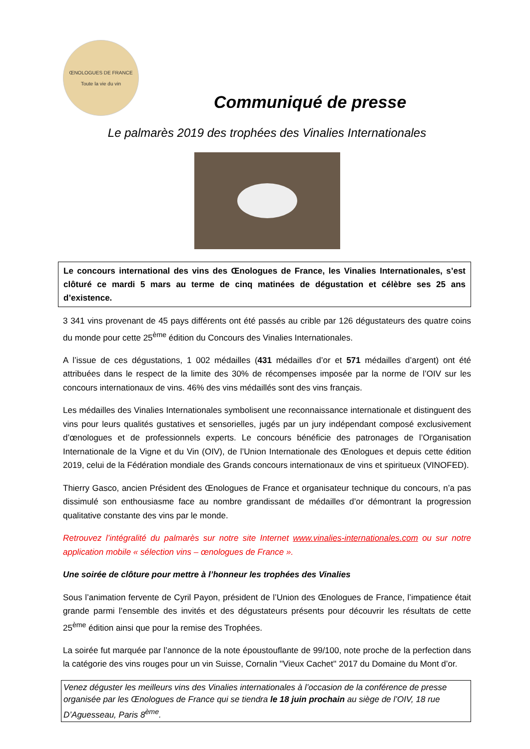ŒNOLOGUES DE FRANCE
Toute la vie du vin
Communiqué de presse
Le palmarès 2019 des trophées des Vinalies Internationales
Le concours international des vins des Œnologues de France, les Vinalies Internationales, s’est clôturé ce mardi 5 mars au terme de cinq matinées de dégustation et célèbre ses 25 ans d’existence.
3 341 vins provenant de 45 pays différents ont été passés au crible par 126 dégustateurs des quatre coins du monde pour cette 25<sup>ème</sup> édition du Concours des Vinalies Internationales.
A l’issue de ces dégustations, 1 002 médailles (431 médailles d’or et 571 médailles d’argent) ont été attribuées dans le respect de la limite des 30% de récompenses imposée par la norme de l’OIV sur les concours internationaux de vins. 46% des vins médaillés sont des vins français.
Les médailles des Vinalies Internationales symbolisent une reconnaissance internationale et distinguent des vins pour leurs qualités gustatives et sensorielles, jugés par un jury indépendant composé exclusivement d’œnologues et de professionnels experts. Le concours bénéficie des patronages de l’Organisation Internationale de la Vigne et du Vin (OIV), de l’Union Internationale des Œnologues et depuis cette édition 2019, celui de la Fédération mondiale des Grands concours internationaux de vins et spiritueux (VINOFED).
Thierry Gasco, ancien Président des Œnologues de France et organisateur technique du concours, n’a pas dissimulé son enthousiasme face au nombre grandissant de médailles d’or démontrant la progression qualitative constante des vins par le monde.
Retrouvez l’intégralité du palmarès sur notre site Internet www.vinalies-internationales.com ou sur notre application mobile « sélection vins – œnologues de France ».
Une soirée de clôture pour mettre à l’honneur les trophées des Vinalies
Sous l’animation fervente de Cyril Payon, président de l’Union des Œnologues de France, l’impatience était grande parmi l’ensemble des invités et des dégustateurs présents pour découvrir les résultats de cette 25<sup>ème</sup> édition ainsi que pour la remise des Trophées.
La soirée fut marquée par l’annonce de la note époustouflante de 99/100, note proche de la perfection dans la catégorie des vins rouges pour un vin Suisse, Cornalin ''Vieux Cachet'' 2017 du Domaine du Mont d’or.
Venez déguster les meilleurs vins des Vinalies internationales à l’occasion de la conférence de presse organisée par les Œnologues de France qui se tiendra le 18 juin prochain au siège de l’OIV, 18 rue D’Aguesseau, Paris 8<sup>ème</sup>.